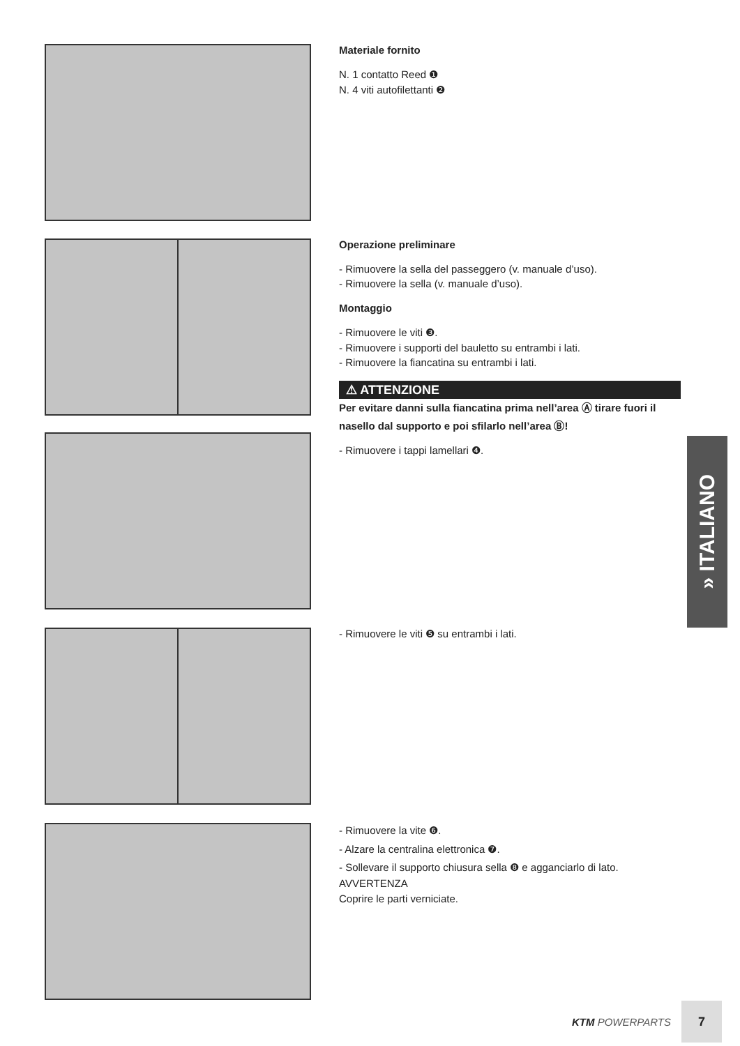Materiale fornito
N. 1 contatto Reed ❶
N. 4 viti autofilettanti ❷
Operazione preliminare
- Rimuovere la sella del passeggero (v. manuale d’uso).
- Rimuovere la sella (v. manuale d’uso).
Montaggio
- Rimuovere le viti ❸.
- Rimuovere i supporti del bauletto su entrambi i lati.
- Rimuovere la fiancatina su entrambi i lati.
⚠ ATTENZIONE
Per evitare danni sulla fiancatina prima nell’area Ⓐ tirare fuori il nasello dal supporto e poi sfilarlo nell’area Ⓑ!
- Rimuovere i tappi lamellari ❹.
- Rimuovere le viti ❺ su entrambi i lati.
- Rimuovere la vite ❻.
- Alzare la centralina elettronica ❼.
- Sollevare il supporto chiusura sella ❽ e agganciarlo di lato.
AVVERTENZA
Coprire le parti verniciate.
» ITALIANO
KTM POWERPARTS
7